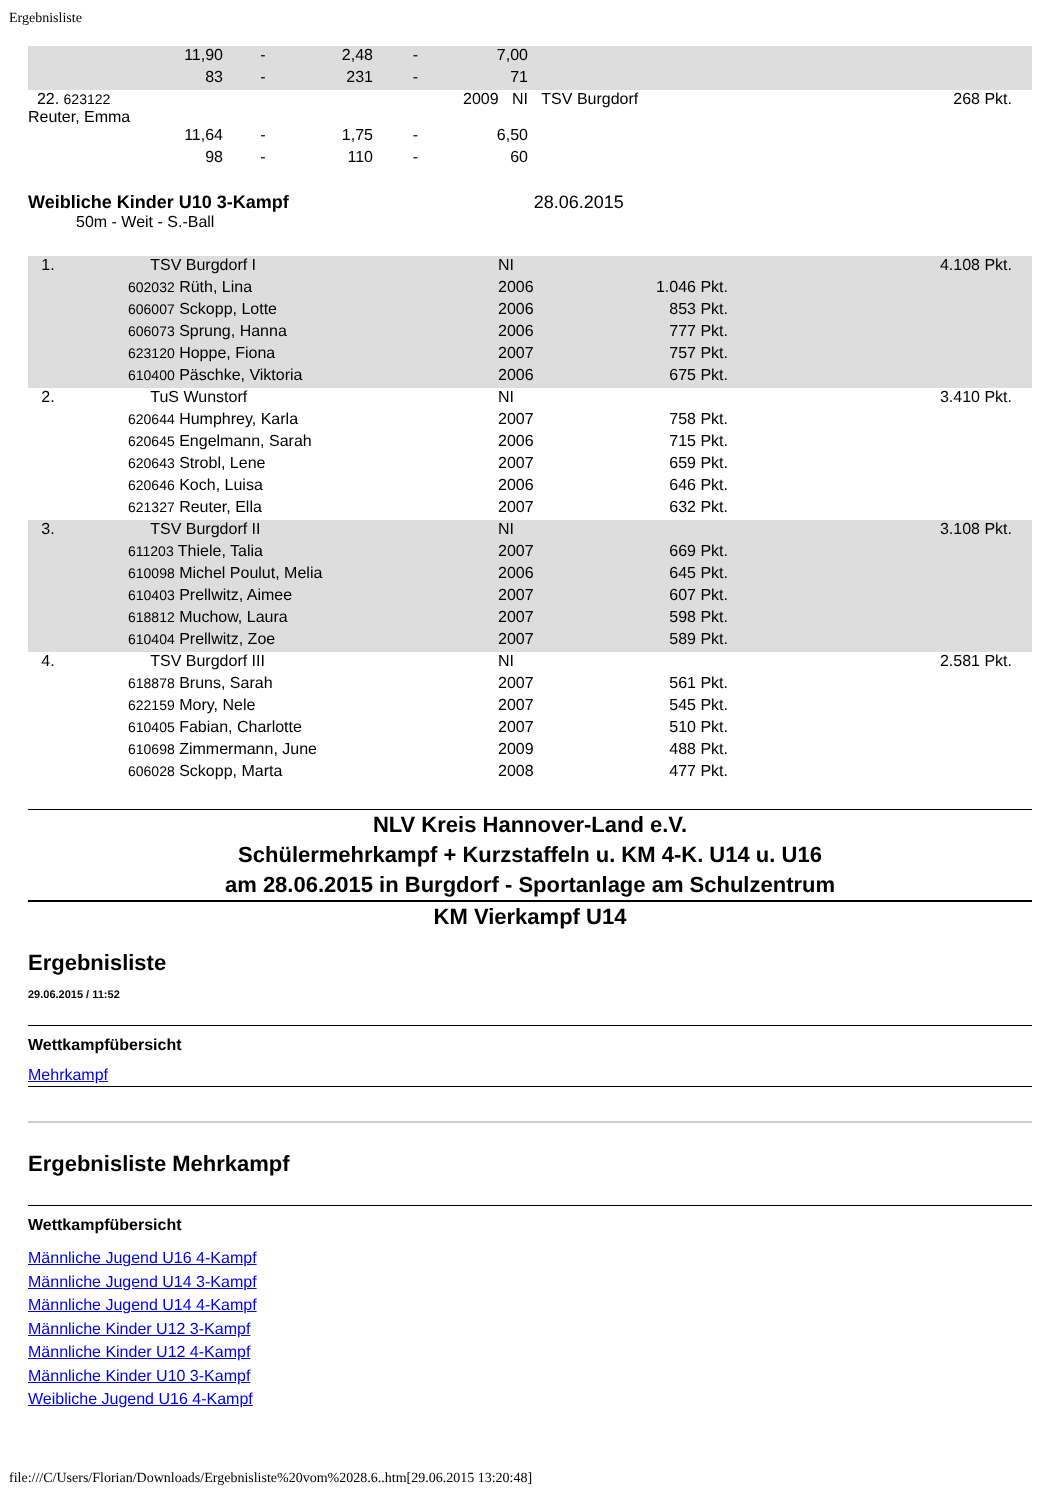Ergebnisliste
| | 11,90 | - | 2,48 | - | 7,00 | |
| | 83 | - | 231 | - | 71 | |
| 22. 623122 Reuter, Emma | | | | | 2009 NI | TSV Burgdorf 268 Pkt. |
| | 11,64 | - | 1,75 | - | 6,50 | |
| | 98 | - | 110 | - | 60 | |
Weibliche Kinder U10 3-Kampf 28.06.2015
50m - Weit - S.-Ball
| 1. | TSV Burgdorf I | NI | | 4.108 Pkt. |
| | 602032 Rüth, Lina | 2006 | 1.046 Pkt. | |
| | 606007 Sckopp, Lotte | 2006 | 853 Pkt. | |
| | 606073 Sprung, Hanna | 2006 | 777 Pkt. | |
| | 623120 Hoppe, Fiona | 2007 | 757 Pkt. | |
| | 610400 Päschke, Viktoria | 2006 | 675 Pkt. | |
| 2. | TuS Wunstorf | NI | | 3.410 Pkt. |
| | 620644 Humphrey, Karla | 2007 | 758 Pkt. | |
| | 620645 Engelmann, Sarah | 2006 | 715 Pkt. | |
| | 620643 Strobl, Lene | 2007 | 659 Pkt. | |
| | 620646 Koch, Luisa | 2006 | 646 Pkt. | |
| | 621327 Reuter, Ella | 2007 | 632 Pkt. | |
| 3. | TSV Burgdorf II | NI | | 3.108 Pkt. |
| | 611203 Thiele, Talia | 2007 | 669 Pkt. | |
| | 610098 Michel Poulut, Melia | 2006 | 645 Pkt. | |
| | 610403 Prellwitz, Aimee | 2007 | 607 Pkt. | |
| | 618812 Muchow, Laura | 2007 | 598 Pkt. | |
| | 610404 Prellwitz, Zoe | 2007 | 589 Pkt. | |
| 4. | TSV Burgdorf III | NI | | 2.581 Pkt. |
| | 618878 Bruns, Sarah | 2007 | 561 Pkt. | |
| | 622159 Mory, Nele | 2007 | 545 Pkt. | |
| | 610405 Fabian, Charlotte | 2007 | 510 Pkt. | |
| | 610698 Zimmermann, June | 2009 | 488 Pkt. | |
| | 606028 Sckopp, Marta | 2008 | 477 Pkt. | |
NLV Kreis Hannover-Land e.V.
Schülermehrkampf + Kurzstaffeln u. KM 4-K. U14 u. U16
am 28.06.2015 in Burgdorf - Sportanlage am Schulzentrum
KM Vierkampf U14
Ergebnisliste
29.06.2015 / 11:52
Wettkampfübersicht
Mehrkampf
Ergebnisliste Mehrkampf
Wettkampfübersicht
Männliche Jugend U16 4-Kampf
Männliche Jugend U14 3-Kampf
Männliche Jugend U14 4-Kampf
Männliche Kinder U12 3-Kampf
Männliche Kinder U12 4-Kampf
Männliche Kinder U10 3-Kampf
Weibliche Jugend U16 4-Kampf
file:///C/Users/Florian/Downloads/Ergebnisliste%20vom%2028.6..htm[29.06.2015 13:20:48]